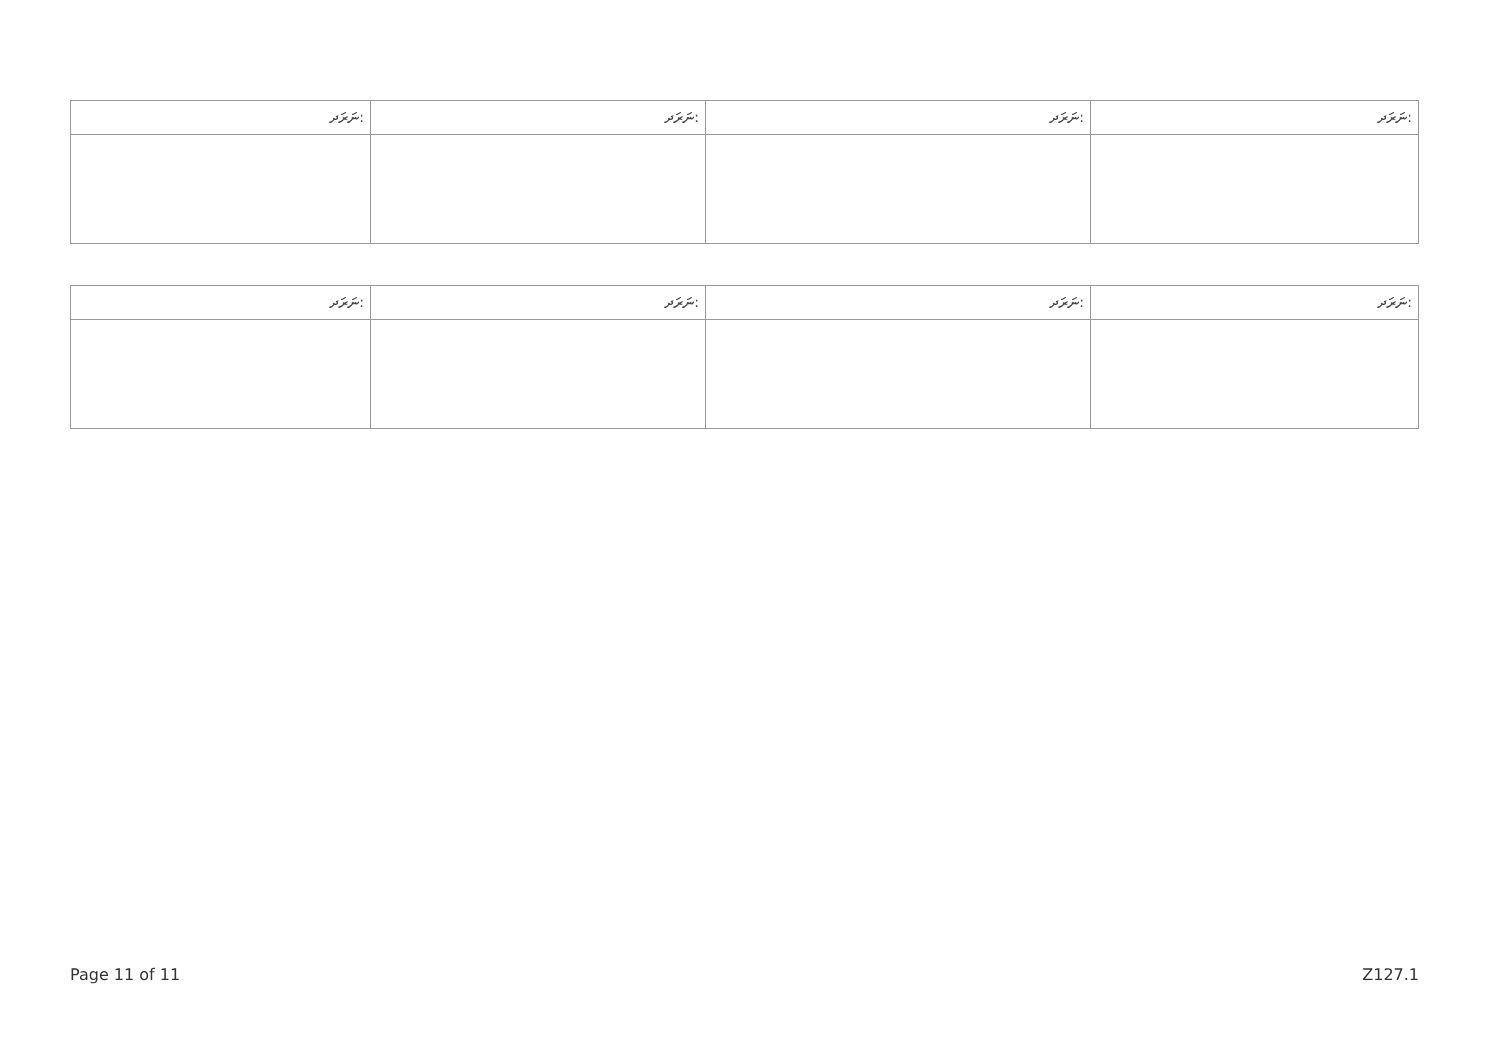| ނަރަދ: | ނަރަދ: | ނަރަދ: | ނަރަދ: |
| --- | --- | --- | --- |
| ނަރަދ: | ނަރަދ: | ނަރަދ: | ނަރަދ: |
| --- | --- | --- | --- |
Page 11 of 11 Z127.1